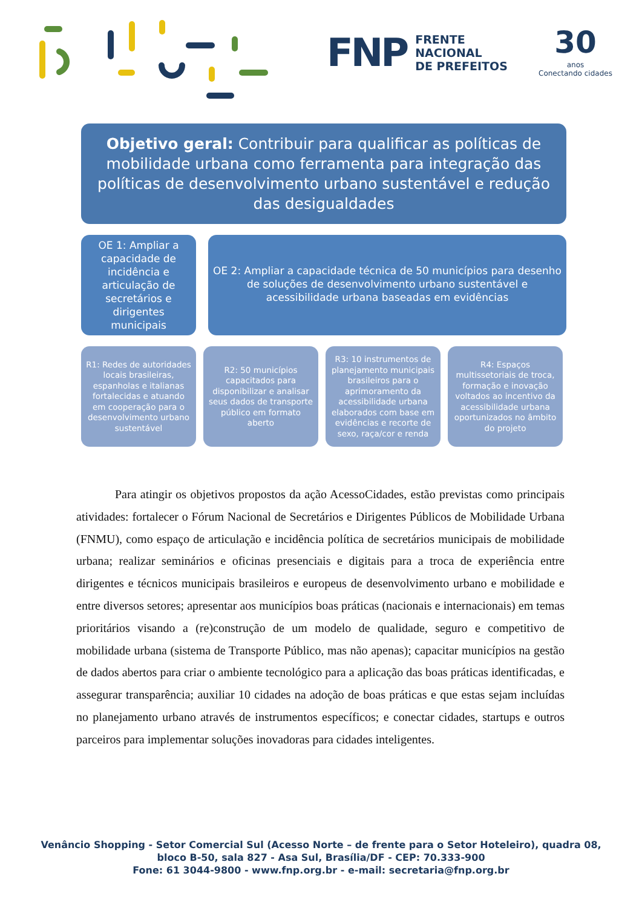FNP FRENTE
NACIONAL
DE PREFEITOS
30
anos
Conectando cidades
Objetivo geral: Contribuir para qualificar as políticas de mobilidade urbana como ferramenta para integração das políticas de desenvolvimento urbano sustentável e redução das desigualdades
OE 1: Ampliar a capacidade de incidência e articulação de secretários e dirigentes municipais
OE 2: Ampliar a capacidade técnica de 50 municípios para desenho de soluções de desenvolvimento urbano sustentável e acessibilidade urbana baseadas em evidências
R1: Redes de autoridades locais brasileiras, espanholas e italianas fortalecidas e atuando em cooperação para o desenvolvimento urbano sustentável
R2: 50 municípios capacitados para disponibilizar e analisar seus dados de transporte público em formato aberto
R3: 10 instrumentos de planejamento municipais brasileiros para o aprimoramento da acessibilidade urbana elaborados com base em evidências e recorte de sexo, raça/cor e renda
R4: Espaços multissetoriais de troca, formação e inovação voltados ao incentivo da acessibilidade urbana oportunizados no âmbito do projeto
Para atingir os objetivos propostos da ação AcessoCidades, estão previstas como principais atividades: fortalecer o Fórum Nacional de Secretários e Dirigentes Públicos de Mobilidade Urbana (FNMU), como espaço de articulação e incidência política de secretários municipais de mobilidade urbana; realizar seminários e oficinas presenciais e digitais para a troca de experiência entre dirigentes e técnicos municipais brasileiros e europeus de desenvolvimento urbano e mobilidade e entre diversos setores; apresentar aos municípios boas práticas (nacionais e internacionais) em temas prioritários visando a (re)construção de um modelo de qualidade, seguro e competitivo de mobilidade urbana (sistema de Transporte Público, mas não apenas); capacitar municípios na gestão de dados abertos para criar o ambiente tecnológico para a aplicação das boas práticas identificadas, e assegurar transparência; auxiliar 10 cidades na adoção de boas práticas e que estas sejam incluídas no planejamento urbano através de instrumentos específicos; e conectar cidades, startups e outros parceiros para implementar soluções inovadoras para cidades inteligentes.
Venâncio Shopping - Setor Comercial Sul (Acesso Norte – de frente para o Setor Hoteleiro), quadra 08,
bloco B-50, sala 827 - Asa Sul, Brasília/DF - CEP: 70.333-900
Fone: 61 3044-9800 - www.fnp.org.br - e-mail: secretaria@fnp.org.br